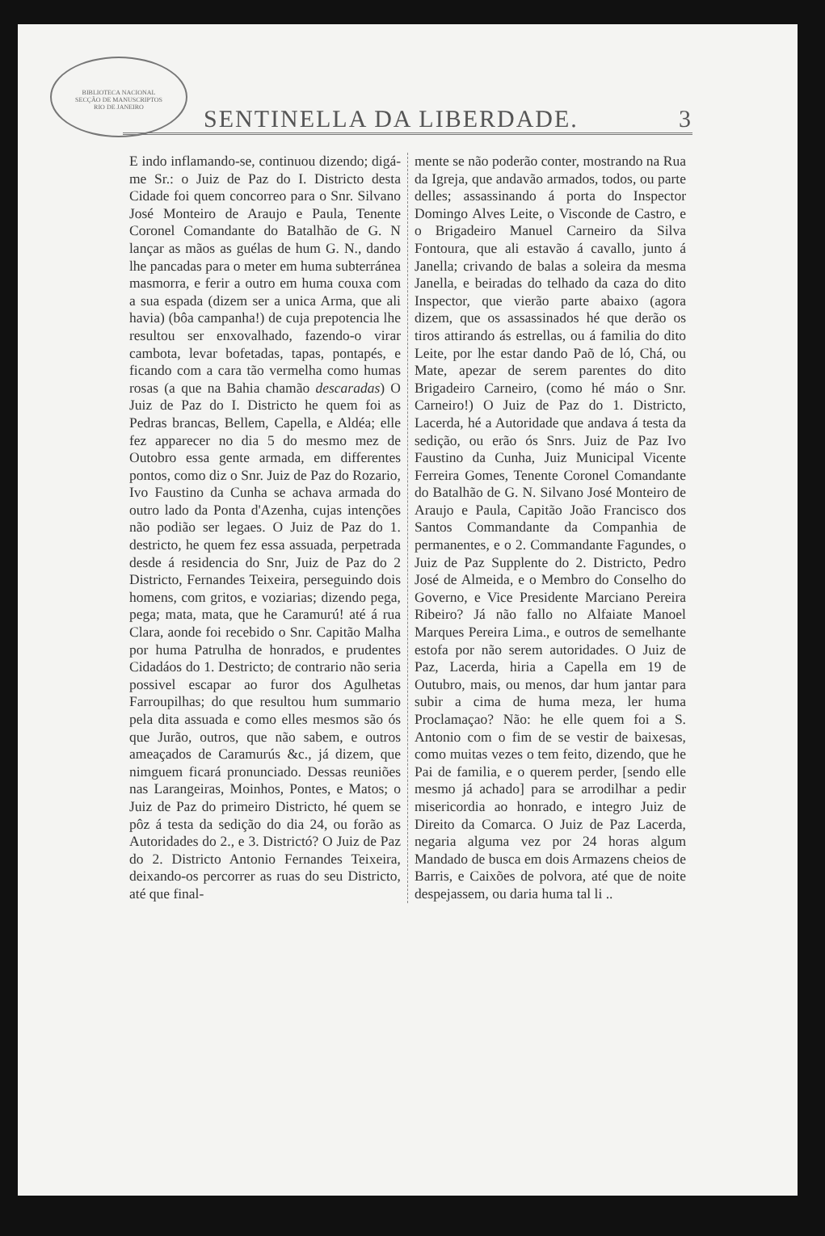BIBLIOTECA NACIONAL
SECÇÃO DE MANUSCRIPTOS
RIO DE JANEIRO
SENTINELLA DA LIBERDADE. 3
E indo inflamando-se, continuou dizendo; digá-me Sr.: o Juiz de Paz do I. Districto desta Cidade foi quem concorreo para o Snr. Silvano José Monteiro de Araujo e Paula, Tenente Coronel Comandante do Batalhão de G. N lançar as mãos as guélas de hum G. N., dando lhe pancadas para o meter em huma subterránea masmorra, e ferir a outro em huma couxa com a sua espada (dizem ser a unica Arma, que ali havia) (bôa campanha!) de cuja prepotencia lhe resultou ser enxovalhado, fazendo-o virar cambota, levar bofetadas, tapas, pontapés, e ficando com a cara tão vermelha como humas rosas (a que na Bahia chamão descaradas) O Juiz de Paz do I. Districto he quem foi as Pedras brancas, Bellem, Capella, e Aldéa; elle fez apparecer no dia 5 do mesmo mez de Outobro essa gente armada, em differentes pontos, como diz o Snr. Juiz de Paz do Rozario, Ivo Faustino da Cunha se achava armada do outro lado da Ponta d'Azenha, cujas intenções não podião ser legaes. O Juiz de Paz do 1. destricto, he quem fez essa assuada, perpetrada desde á residencia do Snr, Juiz de Paz do 2 Districto, Fernandes Teixeira, perseguindo dois homens, com gritos, e voziarias; dizendo pega, pega; mata, mata, que he Caramurú! até á rua Clara, aonde foi recebido o Snr. Capitão Malha por huma Patrulha de honrados, e prudentes Cidadáos do 1. Destricto; de contrario não seria possivel escapar ao furor dos Agulhetas Farroupilhas; do que resultou hum summario pela dita assuada e como elles mesmos são ós que Jurão, outros, que não sabem, e outros ameaçados de Caramurús &c., já dizem, que nimguem ficará pronunciado. Dessas reuniões nas Larangeiras, Moinhos, Pontes, e Matos; o Juiz de Paz do primeiro Districto, hé quem se pôz á testa da sedição do dia 24, ou forão as Autoridades do 2., e 3. Districtó? O Juiz de Paz do 2. Districto Antonio Fernandes Teixeira, deixando-os percorrer as ruas do seu Districto, até que final-
mente se não poderão conter, mostrando na Rua da Igreja, que andavão armados, todos, ou parte delles; assassinando á porta do Inspector Domingo Alves Leite, o Visconde de Castro, e o Brigadeiro Manuel Carneiro da Silva Fontoura, que ali estavão á cavallo, junto á Janella; crivando de balas a soleira da mesma Janella, e beiradas do telhado da caza do dito Inspector, que vierão parte abaixo (agora dizem, que os assassinados hé que derão os tiros attirando ás estrellas, ou á familia do dito Leite, por lhe estar dando Paõ de ló, Chá, ou Mate, apezar de serem parentes do dito Brigadeiro Carneiro, (como hé máo o Snr. Carneiro!) O Juiz de Paz do 1. Districto, Lacerda, hé a Autoridade que andava á testa da sedição, ou erão ós Snrs. Juiz de Paz Ivo Faustino da Cunha, Juiz Municipal Vicente Ferreira Gomes, Tenente Coronel Comandante do Batalhão de G. N. Silvano José Monteiro de Araujo e Paula, Capitão João Francisco dos Santos Commandante da Companhia de permanentes, e o 2. Commandante Fagundes, o Juiz de Paz Supplente do 2. Districto, Pedro José de Almeida, e o Membro do Conselho do Governo, e Vice Presidente Marciano Pereira Ribeiro? Já não fallo no Alfaiate Manoel Marques Pereira Lima., e outros de semelhante estofa por não serem autoridades. O Juiz de Paz, Lacerda, hiria a Capella em 19 de Outubro, mais, ou menos, dar hum jantar para subir a cima de huma meza, ler huma Proclamaçao? Não: he elle quem foi a S. Antonio com o fim de se vestir de baixesas, como muitas vezes o tem feito, dizendo, que he Pai de familia, e o querem perder, [sendo elle mesmo já achado] para se arrodilhar a pedir misericordia ao honrado, e integro Juiz de Direito da Comarca. O Juiz de Paz Lacerda, negaria alguma vez por 24 horas algum Mandado de busca em dois Armazens cheios de Barris, e Caixões de polvora, até que de noite despejassem, ou daria huma tal li ..